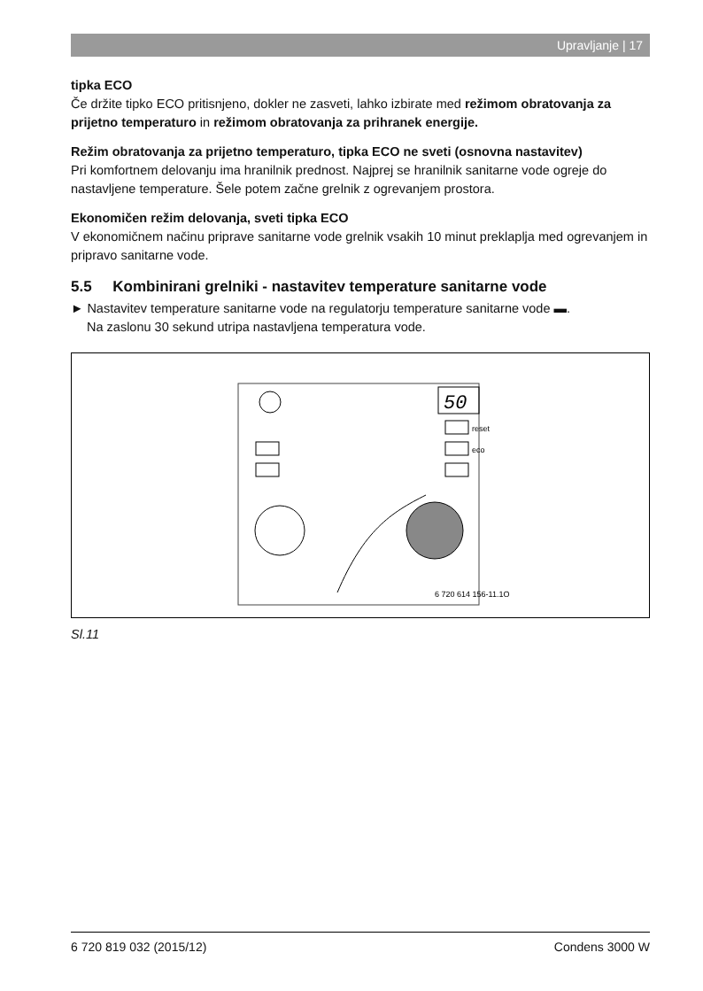Upravljanje | 17
tipka ECO
Če držite tipko ECO pritisnjeno, dokler ne zasveti, lahko izbirate med režimom obratovanja za prijetno temperaturo in režimom obratovanja za prihranek energije.
Režim obratovanja za prijetno temperaturo, tipka ECO ne sveti (osnovna nastavitev)
Pri komfortnem delovanju ima hranilnik prednost. Najprej se hranilnik sanitarne vode ogreje do nastavljene temperature. Šele potem začne grelnik z ogrevanjem prostora.
Ekonomičen režim delovanja, sveti tipka ECO
V ekonomičnem načinu priprave sanitarne vode grelnik vsakih 10 minut preklaplja med ogrevanjem in pripravo sanitarne vode.
5.5 Kombinirani grelniki - nastavitev temperature sanitarne vode
► Nastavitev temperature sanitarne vode na regulatorju temperature sanitarne vode ▬.
Na zaslonu 30 sekund utripa nastavljena temperatura vode.
50
reset
eco
6 720 614 156-11.1O
Sl.11
6 720 819 032 (2015/12) Condens 3000 W